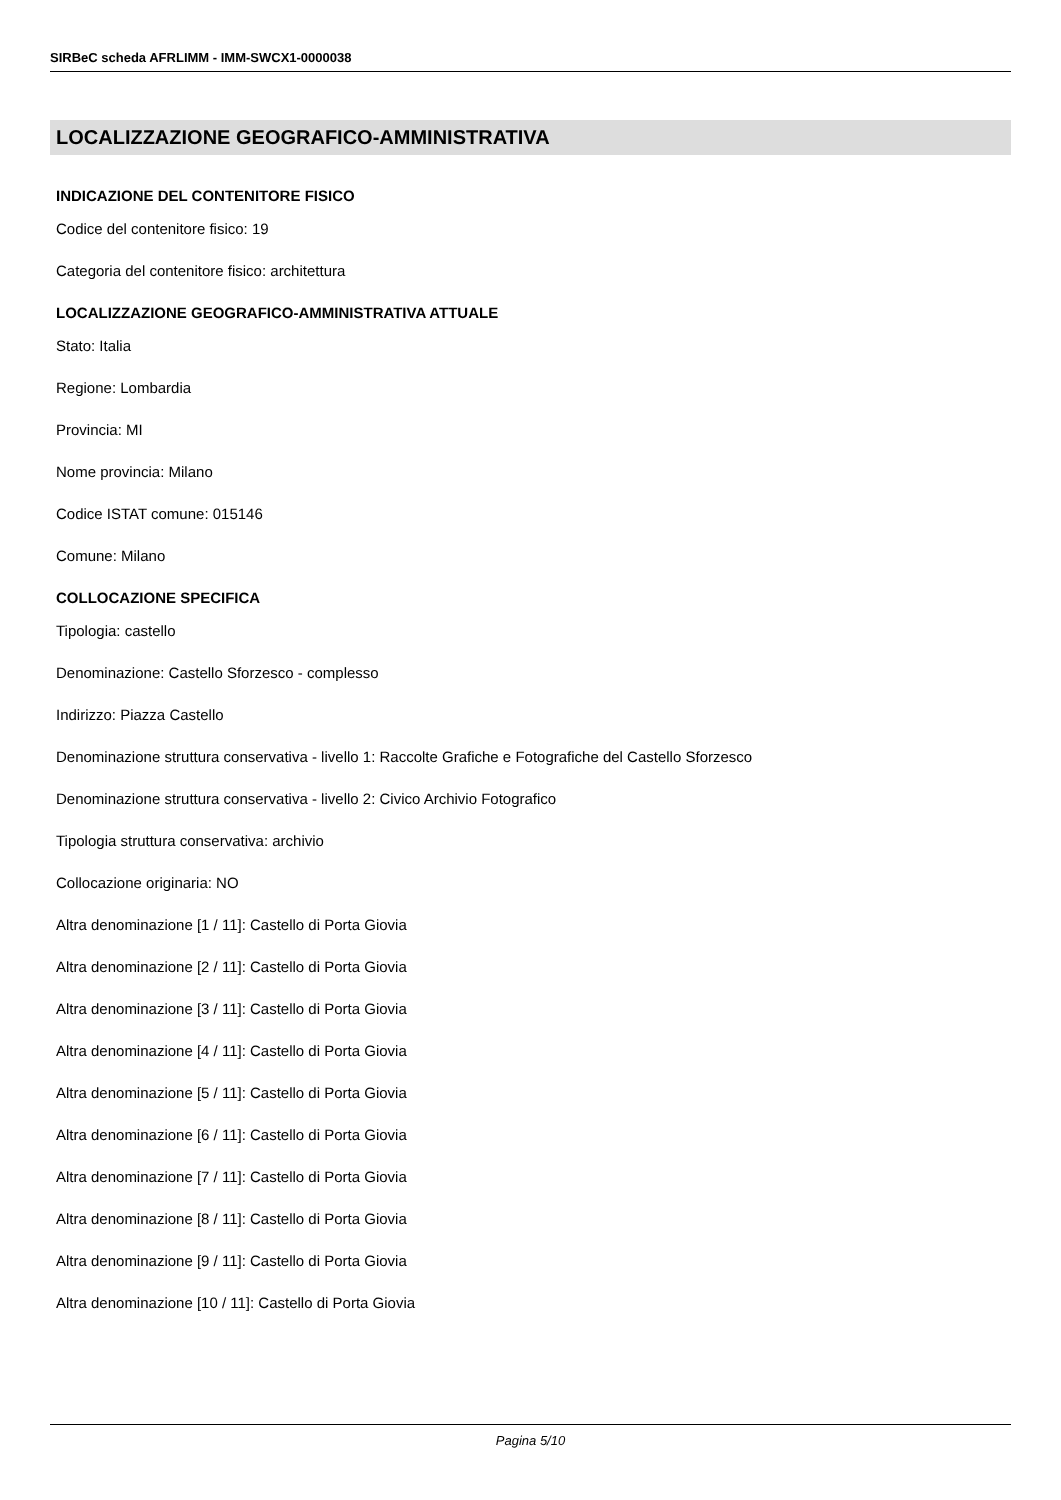SIRBeC scheda AFRLIMM - IMM-SWCX1-0000038
LOCALIZZAZIONE GEOGRAFICO-AMMINISTRATIVA
INDICAZIONE DEL CONTENITORE FISICO
Codice del contenitore fisico: 19
Categoria del contenitore fisico: architettura
LOCALIZZAZIONE GEOGRAFICO-AMMINISTRATIVA ATTUALE
Stato: Italia
Regione: Lombardia
Provincia: MI
Nome provincia: Milano
Codice ISTAT comune: 015146
Comune: Milano
COLLOCAZIONE SPECIFICA
Tipologia: castello
Denominazione: Castello Sforzesco - complesso
Indirizzo: Piazza Castello
Denominazione struttura conservativa - livello 1: Raccolte Grafiche e Fotografiche del Castello Sforzesco
Denominazione struttura conservativa - livello 2: Civico Archivio Fotografico
Tipologia struttura conservativa: archivio
Collocazione originaria: NO
Altra denominazione [1 / 11]: Castello di Porta Giovia
Altra denominazione [2 / 11]: Castello di Porta Giovia
Altra denominazione [3 / 11]: Castello di Porta Giovia
Altra denominazione [4 / 11]: Castello di Porta Giovia
Altra denominazione [5 / 11]: Castello di Porta Giovia
Altra denominazione [6 / 11]: Castello di Porta Giovia
Altra denominazione [7 / 11]: Castello di Porta Giovia
Altra denominazione [8 / 11]: Castello di Porta Giovia
Altra denominazione [9 / 11]: Castello di Porta Giovia
Altra denominazione [10 / 11]: Castello di Porta Giovia
Pagina 5/10